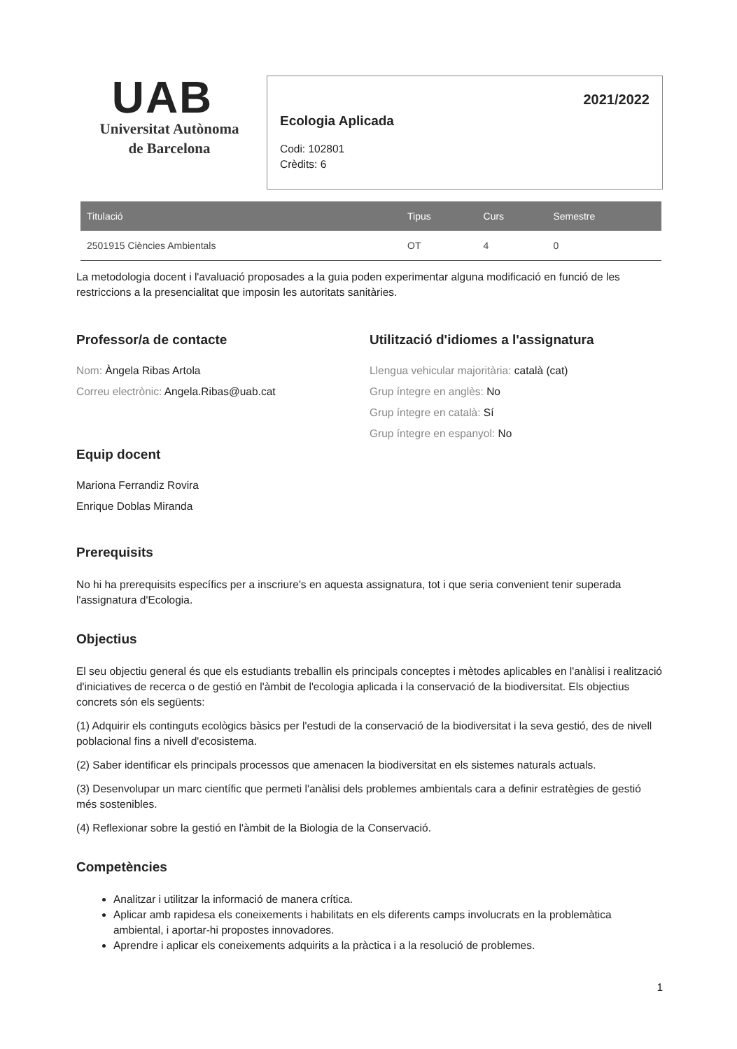UAB
Universitat Autònoma
de Barcelona
2021/2022
Ecologia Aplicada
Codi: 102801
Crèdits: 6
| Titulació | Tipus | Curs | Semestre |
| --- | --- | --- | --- |
| 2501915 Ciències Ambientals | OT | 4 | 0 |
La metodologia docent i l'avaluació proposades a la guia poden experimentar alguna modificació en funció de les restriccions a la presencialitat que imposin les autoritats sanitàries.
Professor/a de contacte
Nom: Àngela Ribas Artola
Correu electrònic: Angela.Ribas@uab.cat
Equip docent
Mariona Ferrandiz Rovira
Enrique Doblas Miranda
Utilització d'idiomes a l'assignatura
Llengua vehicular majoritària: català (cat)
Grup íntegre en anglès: No
Grup íntegre en català: Sí
Grup íntegre en espanyol: No
Prerequisits
No hi ha prerequisits específics per a inscriure's en aquesta assignatura, tot i que seria convenient tenir superada l'assignatura d'Ecologia.
Objectius
El seu objectiu general és que els estudiants treballin els principals conceptes i mètodes aplicables en l'anàlisi i realització d'iniciatives de recerca o de gestió en l'àmbit de l'ecologia aplicada i la conservació de la biodiversitat. Els objectius concrets són els següents:
(1) Adquirir els continguts ecològics bàsics per l'estudi de la conservació de la biodiversitat i la seva gestió, des de nivell poblacional fins a nivell d'ecosistema.
(2) Saber identificar els principals processos que amenacen la biodiversitat en els sistemes naturals actuals.
(3) Desenvolupar un marc científic que permeti l'anàlisi dels problemes ambientals cara a definir estratègies de gestió més sostenibles.
(4) Reflexionar sobre la gestió en l'àmbit de la Biologia de la Conservació.
Competències
Analitzar i utilitzar la informació de manera crítica.
Aplicar amb rapidesa els coneixements i habilitats en els diferents camps involucrats en la problemàtica ambiental, i aportar-hi propostes innovadores.
Aprendre i aplicar els coneixements adquirits a la pràctica i a la resolució de problemes.
1